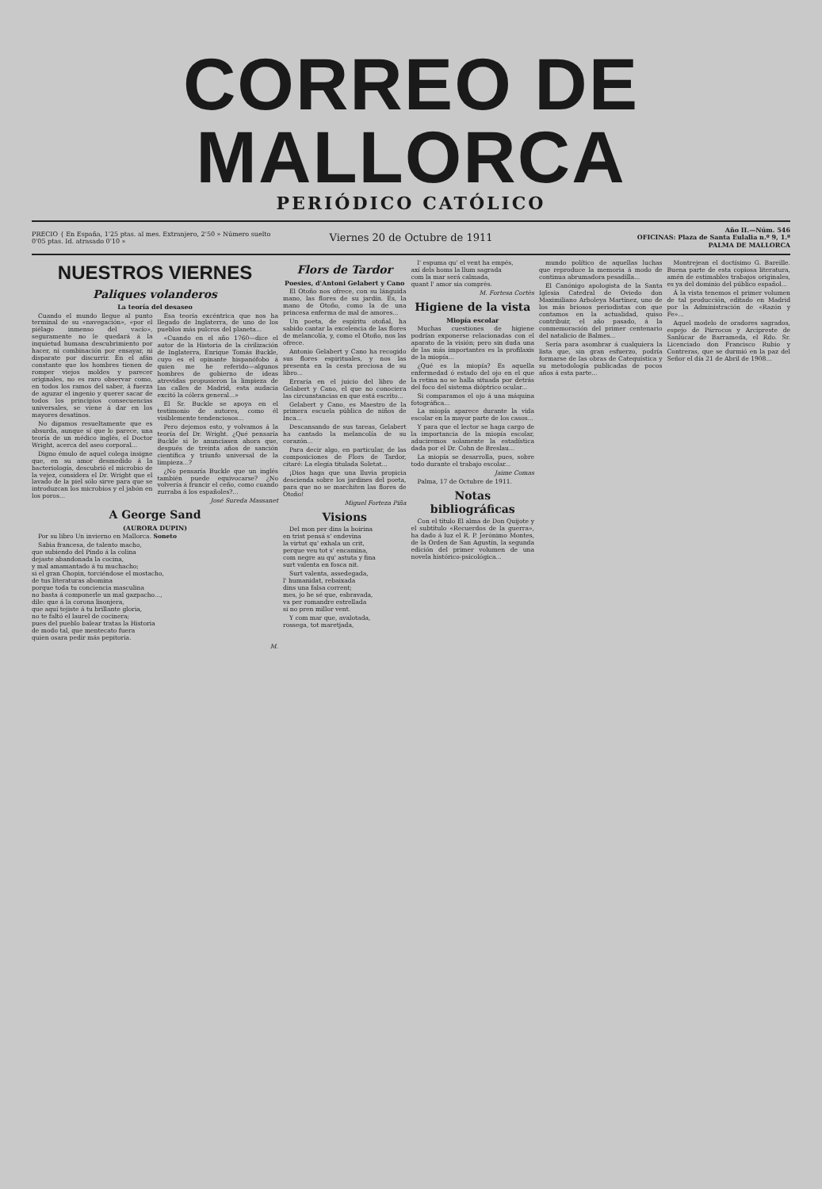CORREO DE MALLORCA
PERIÓDICO CATÓLICO
PRECIO { En España, 1'25 ptas. al mes. Extranjero, 2'50 » Número suelto 0'05 ptas. Id. atrasado 0'10 »
Viernes 20 de Octubre de 1911
Año II.—Núm. 546
OFICINAS: Plaza de Santa Eulalia n.º 9, 1.º
PALMA DE MALLORCA
NUESTROS VIERNES
Paliques volanderos
La teoría del desaseo
Cuando el mundo llegue al punto terminal de su «navegación», «por el piélago inmenso del vacío», seguramente no le quedará á la inquietud humana descubrimiento por hacer, ni combinación por ensayar, ni disparate por discurrir. En el afán constante que los hombres tienen de romper viejos moldes y parecer originales, no es raro observar como, en todos los ramos del saber, á fuerza de aguzar el ingenio y querer sacar de todos los principios consecuencias universales, se viene á dar en los mayores desatinos.
No digamos resueltamente que es absurda, aunque sí que lo parece, una teoría de un médico inglés, el Doctor Wright, acerca del aseo corporal...
Digno émulo de aquel colega insigne que, en su amor desmedido á la bacteriología, descubrió el microbio de la vejez, considera el Dr. Wright que el lavado de la piel sólo sirve para que se introduzcan los microbios y el jabón en los poros...
Esa teoría excéntrica que nos ha llegado de Inglaterra, de uno de los pueblos más pulcros del planeta...
«Cuando en el año 1760—dice el autor de la Historia de la civilización de Inglaterra, Enrique Tomás Buckle, cuyo es el opinante hispanófobo á quien me he referido—algunos hombres de gobierno de ideas atrevidas propusieron la limpieza de las calles de Madrid, esta audacia excitó la cólera general...»
El Sr. Buckle se apoya en el testimonio de autores, como él visiblemente tendenciosos...
Pero dejemos esto, y volvamos á la teoría del Dr. Wright. ¿Qué pensaría Buckle si le anunciasen ahora que, después de treinta años de sanción científica y triunfo universal de la limpieza...?
¿No pensaría Buckle que un inglés también puede equivocarse? ¿No volvería á fruncir el ceño, como cuando zurraba á los españoles?...
José Sureda Massanet
A George Sand
(AURORA DUPIN)
Por su libro Un invierno en Mallorca. Soneto
Sabia francesa, de talento macho,
que subiendo del Pindo á la colina
dejaste abandonada la cocina,
y mal amamantado á tu muchacho;
si el gran Chopin, torciéndose el mostacho,
de tus literaturas abomina
porque toda tu conciencia masculina
no basta á componerle un mal gazpacho...,
dile: que á la corona lisonjera,
que aquí tejiste á tu brillante gloria,
no te faltó el laurel de cocinera;
pues del pueblo balear tratas la Historia
de modo tal, que mentecato fuera
quien osara pedir más pepitoria.
M.
Flors de Tardor
Poesies, d'Antoni Gelabert y Cano
El Otoño nos ofrece, con su lánguida mano, las flores de su jardín. Es, la mano de Otoño, como la de una princesa enferma de mal de amores...
Un poeta, de espíritu otoñal, ha sabido cantar la excelencia de las flores de melancolía, y, como el Otoño, nos las ofrece.
Antonio Gelabert y Cano ha recogido sus flores espirituales, y nos las presenta en la cesta preciosa de su libro...
Erraría en el juicio del libro de Gelabert y Cano, el que no conociera las circunstancias en que está escrito...
Gelabert y Cano, es Maestro de la primera escuela pública de niños de Inca...
Descansando de sus tareas, Gelabert ha cantado la melancolía de su corazón...
Para decir algo, en particular, de las composiciones de Flors de Tardor, citaré: La elegía titulada Soletat...
¡Dios haga que una lluvia propicia descienda sobre los jardines del poeta, para que no se marchiten las flores de Otoño!
Miguel Forteza Piña
Visions
Del mon per dins la boirina
en trist pensá s' endevina
la virtut qu' exhala un crit,
perque veu tot s' encamina,
com negre au qu' astuta y fina
surt valenta en fosca nit.
Surt valenta, assedegada,
l' humanidat, rebaixada
dins una falsa corrent;
mes, jo be sé que, esbravada,
va per romandre estrellada
si no pren millor vent.
Y com mar que, avalotada,
rossega, tot maretjada,
l' espuma qu' el vent ha empés,
axí dels homs la llum sagrada
com la mar será calmada,
quant l' amor sia comprès.
M. Fortesa Cortès
Higiene de la vista
Miopía escolar
Muchas cuestiones de higiene podrían exponerse relacionadas con el aparato de la visión; pero sin duda una de las más importantes es la profilaxis de la miopía...
¿Qué es la miopía? Es aquella enfermedad ó estado del ojo en el que la retina no se halla situada por detrás del foco del sistema dióptrico ocular...
Si comparamos el ojo á una máquina fotográfica...
La miopía aparece durante la vida escolar en la mayor parte de los casos...
Y para que el lector se haga cargo de la importancia de la miopía escolar, aduciremos solamente la estadística dada por el Dr. Cohn de Breslau...
La miopía se desarrolla, pues, sobre todo durante el trabajo escolar...
Jaime Comas
Palma, 17 de Octubre de 1911.
Notas bibliográficas
Con el título El alma de Don Quijote y el subtítulo «Recuerdos de la guerra», ha dado á luz el R. P. Jerónimo Montes, de la Orden de San Agustín, la segunda edición del primer volumen de una novela histórico-psicológica...
mundo político de aquellas luchas que reproduce la memoria á modo de continua abrumadora pesadilla...
El Canónigo apologista de la Santa Iglesia Catedral de Oviedo don Maximiliano Arboleya Martínez, uno de los más briosos periodistas con que contamos en la actualidad, quiso contribuir, el año pasado, á la conmemoración del primer centenario del natalicio de Balmes...
Sería para asombrar á cualquiera la lista que, sin gran esfuerzo, podría formarse de las obras de Catequística y su metodología publicadas de pocos años á esta parte...
Montrejean el doctísimo G. Bareille. Buena parte de esta copiosa literatura, amén de estimables trabajos originales, es ya del dominio del público español...
Á la vista tenemos el primer volumen de tal producción, editado en Madrid por la Administración de «Razón y Fe»...
Aquel modelo de oradores sagrados, espejo de Párrocos y Arcipreste de Sanlúcar de Barrameda, el Rdo. Sr. Licenciado don Francisco Rubio y Contreras, que se durmió en la paz del Señor el día 21 de Abril de 1908...